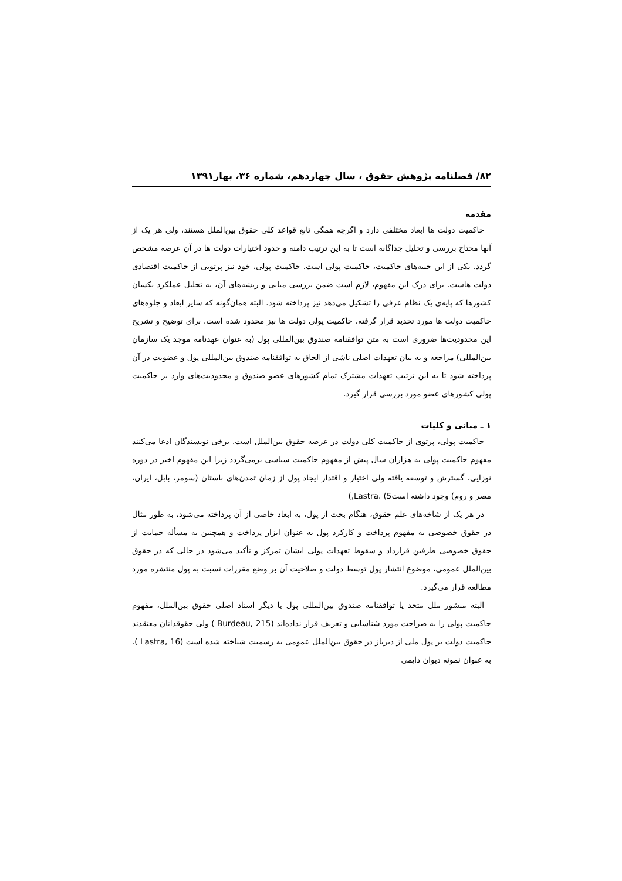۸۲/ فصلنامه پژوهش حقوق ، سال چهاردهم، شماره ۳۶، بهار۱۳۹۱
مقدمه
حاکمیت دولت ها ابعاد مختلفی دارد و اگرچه همگی تابع قواعد کلی حقوق بین‌الملل هستند، ولی هر یک از آنها محتاج بررسی و تحلیل جداگانه است تا به این ترتیب دامنه و حدود اختیارات دولت ها در آن عرصه مشخص گردد. یکی از این جنبه‌های حاکمیت، حاکمیت پولی است. حاکمیت پولی، خود نیز پرتویی از حاکمیت اقتصادی دولت هاست. برای درک این مفهوم، لازم است ضمن بررسی مبانی و ریشه‌های آن، به تحلیل عملکرد یکسان کشورها که پایه‌ی یک نظام عرفی را تشکیل می‌دهد نیز پرداخته شود. البته همان‌گونه که سایر ابعاد و جلوه‌های حاکمیت دولت ها مورد تحدید قرار گرفته، حاکمیت پولی دولت ها نیز محدود شده است. برای توضیح و تشریح این محدودیت‌ها ضروری است به متن توافقنامه صندوق بین‌المللی پول (به عنوان عهدنامه موجد یک سازمان بین‌المللی) مراجعه و به بیان تعهدات اصلی ناشی از الحاق به توافقنامه صندوق بین‌المللی پول و عضویت در آن پرداخته شود تا به این ترتیب تعهدات مشترک تمام کشورهای عضو صندوق و محدودیت‌های وارد بر حاکمیت پولی کشورهای عضو مورد بررسی قرار گیرد.
۱ ـ مبانی و کلیات
حاکمیت پولی، پرتوی از حاکمیت کلی دولت در عرصه حقوق بین‌الملل است. برخی نویسندگان ادعا می‌کنند مفهوم حاکمیت پولی به هزاران سال پیش از مفهوم حاکمیت سیاسی برمی‌گردد زیرا این مفهوم اخیر در دوره نوزایی، گسترش و توسعه یافته ولی اختیار و اقتدار ایجاد پول از زمان تمدن‌های باستان (سومر، بابل، ایران، مصر و روم) وجود داشته است5) .Lastra,)
در هر یک از شاخه‌های علم حقوق، هنگام بحث از پول، به ابعاد خاصی از آن پرداخته می‌شود، به طور مثال در حقوق خصوصی به مفهوم پرداخت و کارکرد پول به عنوان ابزار پرداخت و همچنین به مسأله حمایت از حقوق خصوصی طرفین قرارداد و سقوط تعهدات پولی ایشان تمرکز و تأکید می‌شود در حالی که در حقوق بین‌الملل عمومی، موضوع انتشار پول توسط دولت و صلاحیت آن بر وضع مقررات نسبت به پول منتشره مورد مطالعه قرار می‌گیرد.
البته منشور ملل متحد یا توافقنامه صندوق بین‌المللی پول یا دیگر اسناد اصلی حقوق بین‌الملل، مفهوم حاکمیت پولی را به صراحت مورد شناسایی و تعریف قرار نداده‌اند (Burdeau, 215 ) ولی حقوقدانان معتقدند حاکمیت دولت بر پول ملی از دیرباز در حقوق بین‌الملل عمومی به رسمیت شناخته شده است (Lastra, 16 ). به عنوان نمونه دیوان دایمی